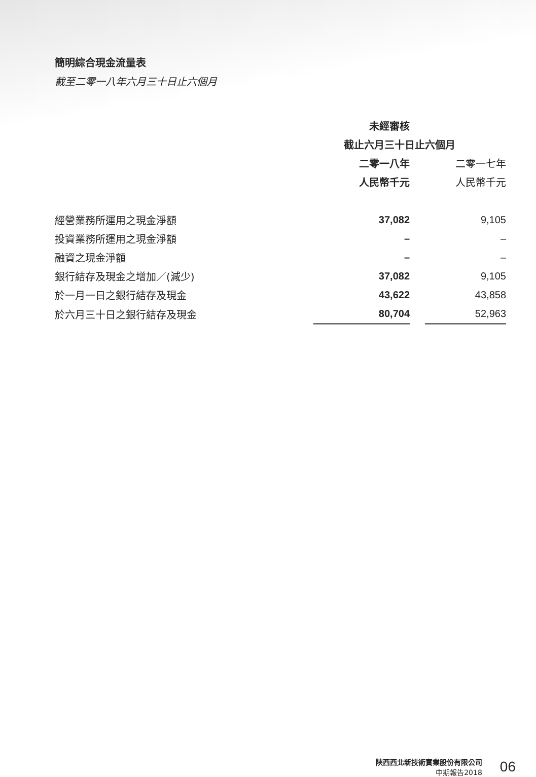簡明綜合現金流量表
截至二零一八年六月三十日止六個月
| | 未經審核 | | |
| | 截止六月三十日止六個月 | | |
| | 二零一八年 | | 二零一七年 |
| | 人民幣千元 | | 人民幣千元 |
| 經營業務所運用之現金淨額 | 37,082 | | 9,105 |
| 投資業務所運用之現金淨額 | – | | – |
| 融資之現金淨額 | – | | – |
| 銀行結存及現金之增加／(減少) | 37,082 | | 9,105 |
| 於一月一日之銀行結存及現金 | 43,622 | | 43,858 |
| 於六月三十日之銀行結存及現金 | 80,704 | | 52,963 |
陝西西北新技術實業股份有限公司
中期報告2018
06